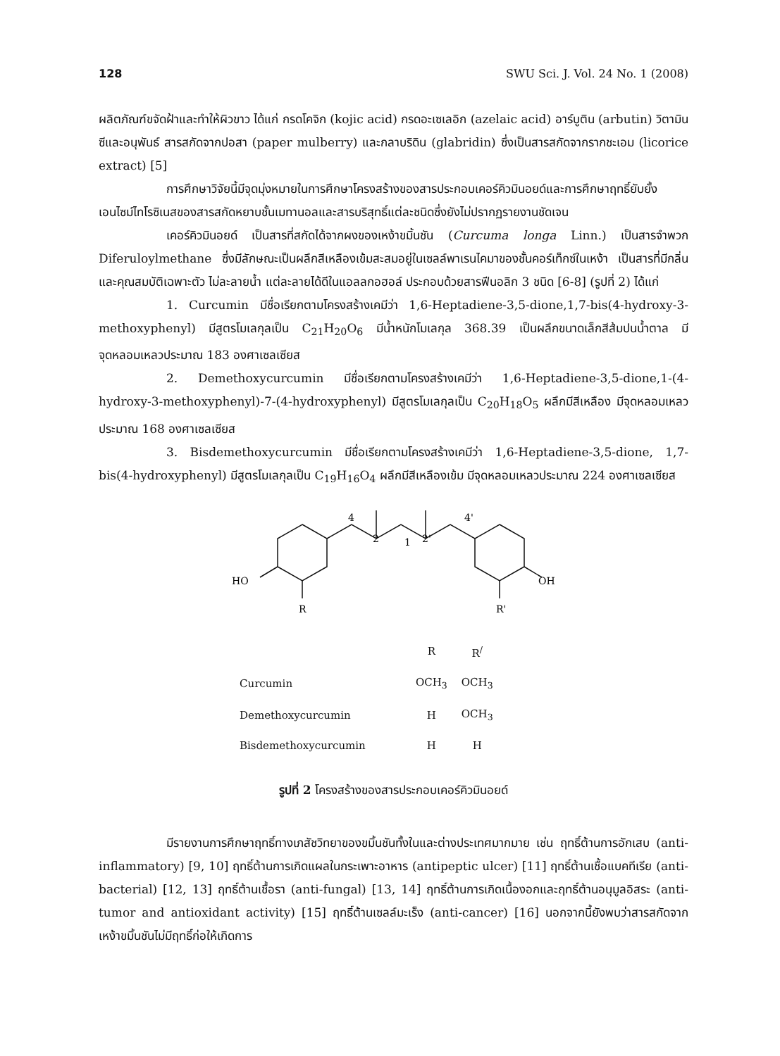128 SWU Sci. J. Vol. 24 No. 1 (2008)
ผลิตภัณฑ์ขจัดฝ้าและทำให้ผิวขาว ได้แก่ กรดโคจิก (kojic acid) กรดอะเซเลอิก (azelaic acid) อาร์บูติน (arbutin) วิตามินซีและอนุพันธ์ สารสกัดจากปอสา (paper mulberry) และกลาบริดิน (glabridin) ซึ่งเป็นสารสกัดจากรากชะเอม (licorice extract) [5]
การศึกษาวิจัยนี้มีจุดมุ่งหมายในการศึกษาโครงสร้างของสารประกอบเคอร์คิวมินอยด์และการศึกษาฤทธิ์ยับยั้งเอนไซม์ไทโรซิเนสของสารสกัดหยาบชั้นเมทานอลและสารบริสุทธิ์แต่ละชนิดซึ่งยังไม่ปรากฏรายงานชัดเจน
เคอร์คิวมินอยด์ เป็นสารที่สกัดได้จากผงของเหง้าขมิ้นชัน (Curcuma longa Linn.) เป็นสารจำพวก Diferuloylmethane ซึ่งมีลักษณะเป็นผลึกสีเหลืองเข้มสะสมอยู่ในเซลล์พาเรนไคมาของชั้นคอร์เท็กซ์ในเหง้า เป็นสารที่มีกลิ่นและคุณสมบัติเฉพาะตัว ไม่ละลายน้ำ แต่ละลายได้ดีในแอลลกอฮอล์ ประกอบด้วยสารฟีนอลิก 3 ชนิด [6-8] (รูปที่ 2) ได้แก่
1. Curcumin มีชื่อเรียกตามโครงสร้างเคมีว่า 1,6-Heptadiene-3,5-dione,1,7-bis(4-hydroxy-3-methoxyphenyl) มีสูตรโมเลกุลเป็น C<sub>21</sub>H<sub>20</sub>O<sub>6</sub> มีน้ำหนักโมเลกุล 368.39 เป็นผลึกขนาดเล็กสีส้มปนน้ำตาล มีจุดหลอมเหลวประมาณ 183 องศาเซลเซียส
2. Demethoxycurcumin มีชื่อเรียกตามโครงสร้างเคมีว่า 1,6-Heptadiene-3,5-dione,1-(4-hydroxy-3-methoxyphenyl)-7-(4-hydroxyphenyl) มีสูตรโมเลกุลเป็น C<sub>20</sub>H<sub>18</sub>O<sub>5</sub> ผลึกมีสีเหลือง มีจุดหลอมเหลวประมาณ 168 องศาเซลเซียส
3. Bisdemethoxycurcumin มีชื่อเรียกตามโครงสร้างเคมีว่า 1,6-Heptadiene-3,5-dione, 1,7-bis(4-hydroxyphenyl) มีสูตรโมเลกุลเป็น C<sub>19</sub>H<sub>16</sub>O<sub>4</sub> ผลึกมีสีเหลืองเข้ม มีจุดหลอมเหลวประมาณ 224 องศาเซลเซียส
HO
R
OH
R'
2
1
2'
4
4'
| | R | R<sup>/</sup> |
| --- | --- | --- |
| Curcumin | OCH<sub>3</sub> | OCH<sub>3</sub> |
| Demethoxycurcumin | H | OCH<sub>3</sub> |
| Bisdemethoxycurcumin | H | H |
รูปที่ 2 โครงสร้างของสารประกอบเคอร์คิวมินอยด์
มีรายงานการศึกษาฤทธิ์ทางเภสัชวิทยาของขมิ้นชันทั้งในและต่างประเทศมากมาย เช่น ฤทธิ์ต้านการอักเสบ (anti-inflammatory) [9, 10] ฤทธิ์ต้านการเกิดแผลในกระเพาะอาหาร (antipeptic ulcer) [11] ฤทธิ์ต้านเชื้อแบคทีเรีย (anti-bacterial) [12, 13] ฤทธิ์ต้านเชื้อรา (anti-fungal) [13, 14] ฤทธิ์ต้านการเกิดเนื้องอกและฤทธิ์ต้านอนุมูลอิสระ (anti-tumor and antioxidant activity) [15] ฤทธิ์ต้านเซลล์มะเร็ง (anti-cancer) [16] นอกจากนี้ยังพบว่าสารสกัดจากเหง้าขมิ้นชันไม่มีฤทธิ์ก่อให้เกิดการ